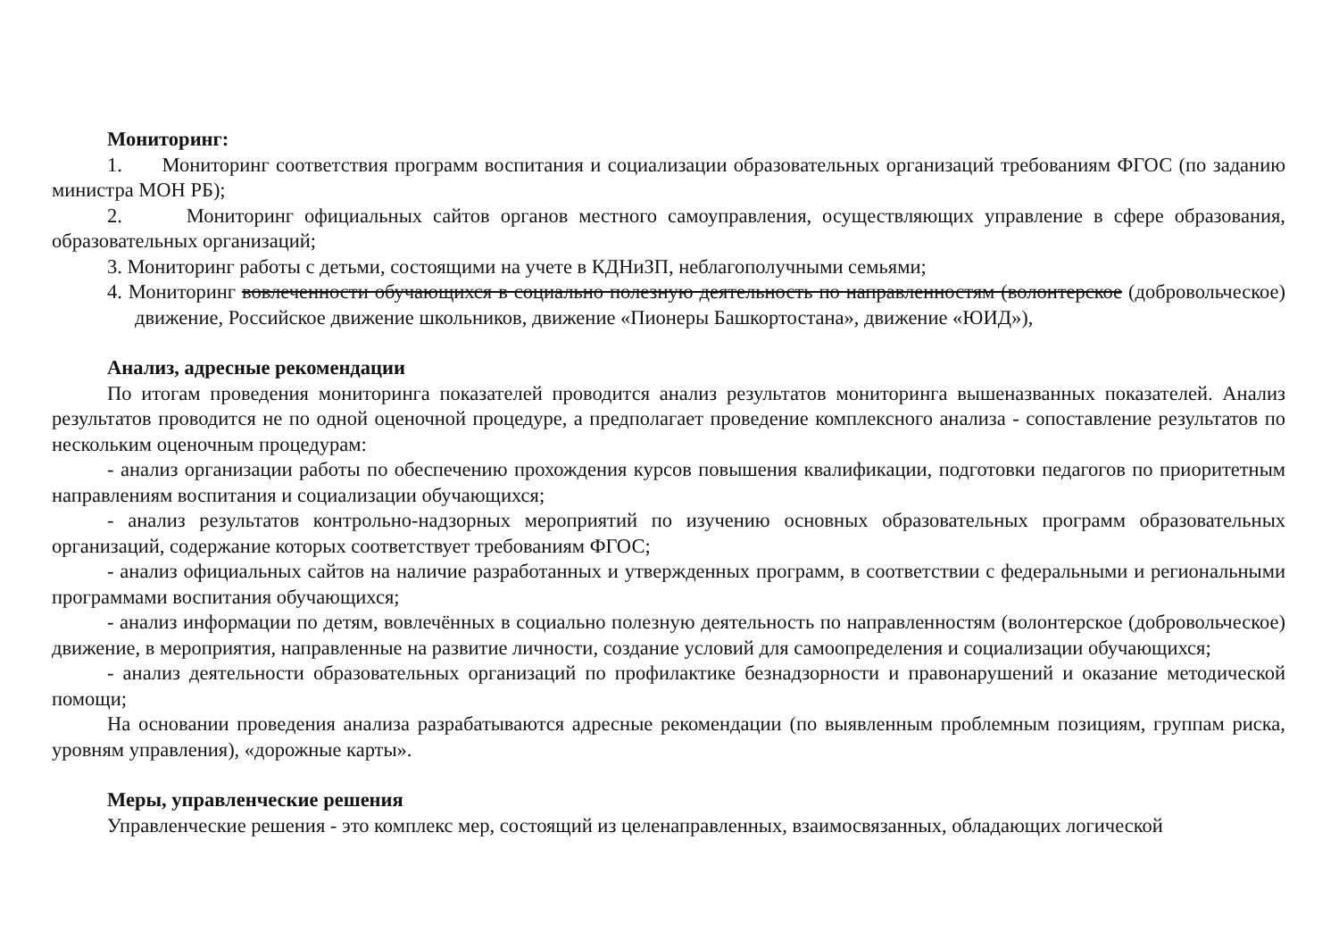Мониторинг:
1. Мониторинг соответствия программ воспитания и социализации образовательных организаций требованиям ФГОС (по заданию министра МОН РБ);
2. Мониторинг официальных сайтов органов местного самоуправления, осуществляющих управление в сфере образования, образовательных организаций;
3. Мониторинг работы с детьми, состоящими на учете в КДНиЗП, неблагополучными семьями;
4. Мониторинг вовлеченности обучающихся в социально полезную деятельность по направленностям (волонтерское (добровольческое) движение, Российское движение школьников, движение «Пионеры Башкортостана», движение «ЮИД»),
Анализ, адресные рекомендации
По итогам проведения мониторинга показателей проводится анализ результатов мониторинга вышеназванных показателей. Анализ результатов проводится не по одной оценочной процедуре, а предполагает проведение комплексного анализа - сопоставление результатов по нескольким оценочным процедурам:
- анализ организации работы по обеспечению прохождения курсов повышения квалификации, подготовки педагогов по приоритетным направлениям воспитания и социализации обучающихся;
- анализ результатов контрольно-надзорных мероприятий по изучению основных образовательных программ образовательных организаций, содержание которых соответствует требованиям ФГОС;
- анализ официальных сайтов на наличие разработанных и утвержденных программ, в соответствии с федеральными и региональными программами воспитания обучающихся;
- анализ информации по детям, вовлечённых в социально полезную деятельность по направленностям (волонтерское (добровольческое) движение, в мероприятия, направленные на развитие личности, создание условий для самоопределения и социализации обучающихся;
- анализ деятельности образовательных организаций по профилактике безнадзорности и правонарушений и оказание методической помощи;
На основании проведения анализа разрабатываются адресные рекомендации (по выявленным проблемным позициям, группам риска, уровням управления), «дорожные карты».
Меры, управленческие решения
Управленческие решения - это комплекс мер, состоящий из целенаправленных, взаимосвязанных, обладающих логической